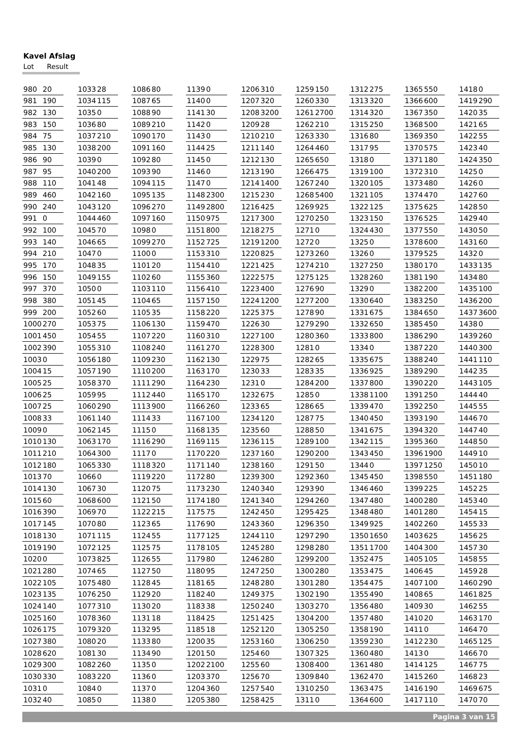Kavel Afslag
Lot Result
| Lot | | | | | | | | | | | | | | | | | | | | | | | | | |
| --- | --- | --- | --- | --- | --- | --- | --- | --- | --- | --- | --- | --- | --- | --- | --- | --- | --- | --- | --- | --- | --- | --- | --- | --- | --- |
| 980 | 20 | | 1033 | 28 | | 1086 | 80 | | 1139 | 0 | | 1206 | 310 | | 1259 | 150 | | 1312 | 275 | | 1365 | 550 | | 1418 | 0 |
| 981 | 190 | | 1034 | 115 | | 1087 | 65 | | 1140 | 0 | | 1207 | 320 | | 1260 | 330 | | 1313 | 320 | | 1366 | 600 | | 1419 | 290 |
| 982 | 130 | | 1035 | 0 | | 1088 | 90 | | 1141 | 30 | | 1208 | 3200 | | 1261 | 2700 | | 1314 | 320 | | 1367 | 350 | | 1420 | 35 |
| 983 | 150 | | 1036 | 80 | | 1089 | 210 | | 1142 | 0 | | 1209 | 28 | | 1262 | 210 | | 1315 | 250 | | 1368 | 500 | | 1421 | 65 |
| 984 | 75 | | 1037 | 210 | | 1090 | 170 | | 1143 | 0 | | 1210 | 210 | | 1263 | 330 | | 1316 | 80 | | 1369 | 350 | | 1422 | 55 |
| 985 | 130 | | 1038 | 200 | | 1091 | 160 | | 1144 | 25 | | 1211 | 140 | | 1264 | 460 | | 1317 | 95 | | 1370 | 575 | | 1423 | 40 |
| 986 | 90 | | 1039 | 0 | | 1092 | 80 | | 1145 | 0 | | 1212 | 130 | | 1265 | 650 | | 1318 | 0 | | 1371 | 180 | | 1424 | 350 |
| 987 | 95 | | 1040 | 200 | | 1093 | 90 | | 1146 | 0 | | 1213 | 190 | | 1266 | 475 | | 1319 | 100 | | 1372 | 310 | | 1425 | 0 |
| 988 | 110 | | 1041 | 48 | | 1094 | 115 | | 1147 | 0 | | 1214 | 1400 | | 1267 | 240 | | 1320 | 105 | | 1373 | 480 | | 1426 | 0 |
| 989 | 460 | | 1042 | 160 | | 1095 | 135 | | 1148 | 2300 | | 1215 | 230 | | 1268 | 5400 | | 1321 | 105 | | 1374 | 470 | | 1427 | 60 |
| 990 | 240 | | 1043 | 120 | | 1096 | 270 | | 1149 | 2800 | | 1216 | 425 | | 1269 | 925 | | 1322 | 125 | | 1375 | 625 | | 1428 | 50 |
| 991 | 0 | | 1044 | 460 | | 1097 | 160 | | 1150 | 975 | | 1217 | 300 | | 1270 | 250 | | 1323 | 150 | | 1376 | 525 | | 1429 | 40 |
| 992 | 100 | | 1045 | 70 | | 1098 | 0 | | 1151 | 800 | | 1218 | 275 | | 1271 | 0 | | 1324 | 430 | | 1377 | 550 | | 1430 | 50 |
| 993 | 140 | | 1046 | 65 | | 1099 | 270 | | 1152 | 725 | | 1219 | 1200 | | 1272 | 0 | | 1325 | 0 | | 1378 | 600 | | 1431 | 60 |
| 994 | 210 | | 1047 | 0 | | 1100 | 0 | | 1153 | 310 | | 1220 | 825 | | 1273 | 260 | | 1326 | 0 | | 1379 | 525 | | 1432 | 0 |
| 995 | 170 | | 1048 | 35 | | 1101 | 20 | | 1154 | 410 | | 1221 | 425 | | 1274 | 210 | | 1327 | 250 | | 1380 | 170 | | 1433 | 135 |
| 996 | 150 | | 1049 | 155 | | 1102 | 60 | | 1155 | 360 | | 1222 | 575 | | 1275 | 125 | | 1328 | 260 | | 1381 | 190 | | 1434 | 80 |
| 997 | 370 | | 1050 | 0 | | 1103 | 110 | | 1156 | 410 | | 1223 | 400 | | 1276 | 90 | | 1329 | 0 | | 1382 | 200 | | 1435 | 100 |
| 998 | 380 | | 1051 | 45 | | 1104 | 65 | | 1157 | 150 | | 1224 | 1200 | | 1277 | 200 | | 1330 | 640 | | 1383 | 250 | | 1436 | 200 |
| 999 | 200 | | 1052 | 60 | | 1105 | 35 | | 1158 | 220 | | 1225 | 375 | | 1278 | 90 | | 1331 | 675 | | 1384 | 650 | | 1437 | 3600 |
| 1000 | 270 | | 1053 | 75 | | 1106 | 130 | | 1159 | 470 | | 1226 | 30 | | 1279 | 290 | | 1332 | 650 | | 1385 | 450 | | 1438 | 0 |
| 1001 | 450 | | 1054 | 55 | | 1107 | 220 | | 1160 | 310 | | 1227 | 100 | | 1280 | 360 | | 1333 | 800 | | 1386 | 290 | | 1439 | 260 |
| 1002 | 390 | | 1055 | 310 | | 1108 | 240 | | 1161 | 270 | | 1228 | 300 | | 1281 | 0 | | 1334 | 0 | | 1387 | 220 | | 1440 | 300 |
| 1003 | 0 | | 1056 | 180 | | 1109 | 230 | | 1162 | 130 | | 1229 | 75 | | 1282 | 65 | | 1335 | 675 | | 1388 | 240 | | 1441 | 110 |
| 1004 | 15 | | 1057 | 190 | | 1110 | 200 | | 1163 | 170 | | 1230 | 33 | | 1283 | 35 | | 1336 | 925 | | 1389 | 290 | | 1442 | 35 |
| 1005 | 25 | | 1058 | 370 | | 1111 | 290 | | 1164 | 230 | | 1231 | 0 | | 1284 | 200 | | 1337 | 800 | | 1390 | 220 | | 1443 | 105 |
| 1006 | 25 | | 1059 | 95 | | 1112 | 440 | | 1165 | 170 | | 1232 | 675 | | 1285 | 0 | | 1338 | 1100 | | 1391 | 250 | | 1444 | 40 |
| 1007 | 25 | | 1060 | 290 | | 1113 | 900 | | 1166 | 260 | | 1233 | 65 | | 1286 | 65 | | 1339 | 470 | | 1392 | 250 | | 1445 | 55 |
| 1008 | 33 | | 1061 | 140 | | 1114 | 33 | | 1167 | 100 | | 1234 | 120 | | 1287 | 75 | | 1340 | 450 | | 1393 | 190 | | 1446 | 70 |
| 1009 | 0 | | 1062 | 145 | | 1115 | 0 | | 1168 | 135 | | 1235 | 60 | | 1288 | 50 | | 1341 | 675 | | 1394 | 320 | | 1447 | 40 |
| 1010 | 130 | | 1063 | 170 | | 1116 | 290 | | 1169 | 115 | | 1236 | 115 | | 1289 | 100 | | 1342 | 115 | | 1395 | 360 | | 1448 | 50 |
| 1011 | 210 | | 1064 | 300 | | 1117 | 0 | | 1170 | 220 | | 1237 | 160 | | 1290 | 200 | | 1343 | 450 | | 1396 | 1900 | | 1449 | 10 |
| 1012 | 180 | | 1065 | 330 | | 1118 | 320 | | 1171 | 140 | | 1238 | 160 | | 1291 | 50 | | 1344 | 0 | | 1397 | 1250 | | 1450 | 10 |
| 1013 | 70 | | 1066 | 0 | | 1119 | 220 | | 1172 | 80 | | 1239 | 300 | | 1292 | 360 | | 1345 | 450 | | 1398 | 550 | | 1451 | 180 |
| 1014 | 130 | | 1067 | 30 | | 1120 | 75 | | 1173 | 230 | | 1240 | 340 | | 1293 | 90 | | 1346 | 460 | | 1399 | 225 | | 1452 | 25 |
| 1015 | 60 | | 1068 | 600 | | 1121 | 50 | | 1174 | 180 | | 1241 | 340 | | 1294 | 260 | | 1347 | 480 | | 1400 | 280 | | 1453 | 40 |
| 1016 | 390 | | 1069 | 70 | | 1122 | 215 | | 1175 | 75 | | 1242 | 450 | | 1295 | 425 | | 1348 | 480 | | 1401 | 280 | | 1454 | 15 |
| 1017 | 145 | | 1070 | 80 | | 1123 | 65 | | 1176 | 90 | | 1243 | 360 | | 1296 | 350 | | 1349 | 925 | | 1402 | 260 | | 1455 | 33 |
| 1018 | 130 | | 1071 | 115 | | 1124 | 55 | | 1177 | 125 | | 1244 | 110 | | 1297 | 290 | | 1350 | 1650 | | 1403 | 625 | | 1456 | 25 |
| 1019 | 190 | | 1072 | 125 | | 1125 | 75 | | 1178 | 105 | | 1245 | 280 | | 1298 | 280 | | 1351 | 1700 | | 1404 | 300 | | 1457 | 30 |
| 1020 | 0 | | 1073 | 825 | | 1126 | 55 | | 1179 | 80 | | 1246 | 280 | | 1299 | 200 | | 1352 | 475 | | 1405 | 105 | | 1458 | 55 |
| 1021 | 280 | | 1074 | 65 | | 1127 | 50 | | 1180 | 95 | | 1247 | 250 | | 1300 | 280 | | 1353 | 475 | | 1406 | 45 | | 1459 | 28 |
| 1022 | 105 | | 1075 | 480 | | 1128 | 45 | | 1181 | 65 | | 1248 | 280 | | 1301 | 280 | | 1354 | 475 | | 1407 | 100 | | 1460 | 290 |
| 1023 | 135 | | 1076 | 250 | | 1129 | 20 | | 1182 | 40 | | 1249 | 375 | | 1302 | 190 | | 1355 | 490 | | 1408 | 65 | | 1461 | 825 |
| 1024 | 140 | | 1077 | 310 | | 1130 | 20 | | 1183 | 38 | | 1250 | 240 | | 1303 | 270 | | 1356 | 480 | | 1409 | 30 | | 1462 | 55 |
| 1025 | 160 | | 1078 | 360 | | 1131 | 18 | | 1184 | 25 | | 1251 | 425 | | 1304 | 200 | | 1357 | 480 | | 1410 | 20 | | 1463 | 170 |
| 1026 | 175 | | 1079 | 320 | | 1132 | 95 | | 1185 | 18 | | 1252 | 120 | | 1305 | 250 | | 1358 | 190 | | 1411 | 0 | | 1464 | 70 |
| 1027 | 380 | | 1080 | 20 | | 1133 | 80 | | 1200 | 35 | | 1253 | 160 | | 1306 | 250 | | 1359 | 230 | | 1412 | 230 | | 1465 | 125 |
| 1028 | 620 | | 1081 | 30 | | 1134 | 90 | | 1201 | 50 | | 1254 | 60 | | 1307 | 325 | | 1360 | 480 | | 1413 | 0 | | 1466 | 70 |
| 1029 | 300 | | 1082 | 260 | | 1135 | 0 | | 1202 | 2100 | | 1255 | 60 | | 1308 | 400 | | 1361 | 480 | | 1414 | 125 | | 1467 | 75 |
| 1030 | 330 | | 1083 | 220 | | 1136 | 0 | | 1203 | 370 | | 1256 | 70 | | 1309 | 840 | | 1362 | 470 | | 1415 | 260 | | 1468 | 23 |
| 1031 | 0 | | 1084 | 0 | | 1137 | 0 | | 1204 | 360 | | 1257 | 540 | | 1310 | 250 | | 1363 | 475 | | 1416 | 190 | | 1469 | 675 |
| 1032 | 40 | | 1085 | 0 | | 1138 | 0 | | 1205 | 380 | | 1258 | 425 | | 1311 | 0 | | 1364 | 600 | | 1417 | 110 | | 1470 | 70 |
Pagina 3 van 15